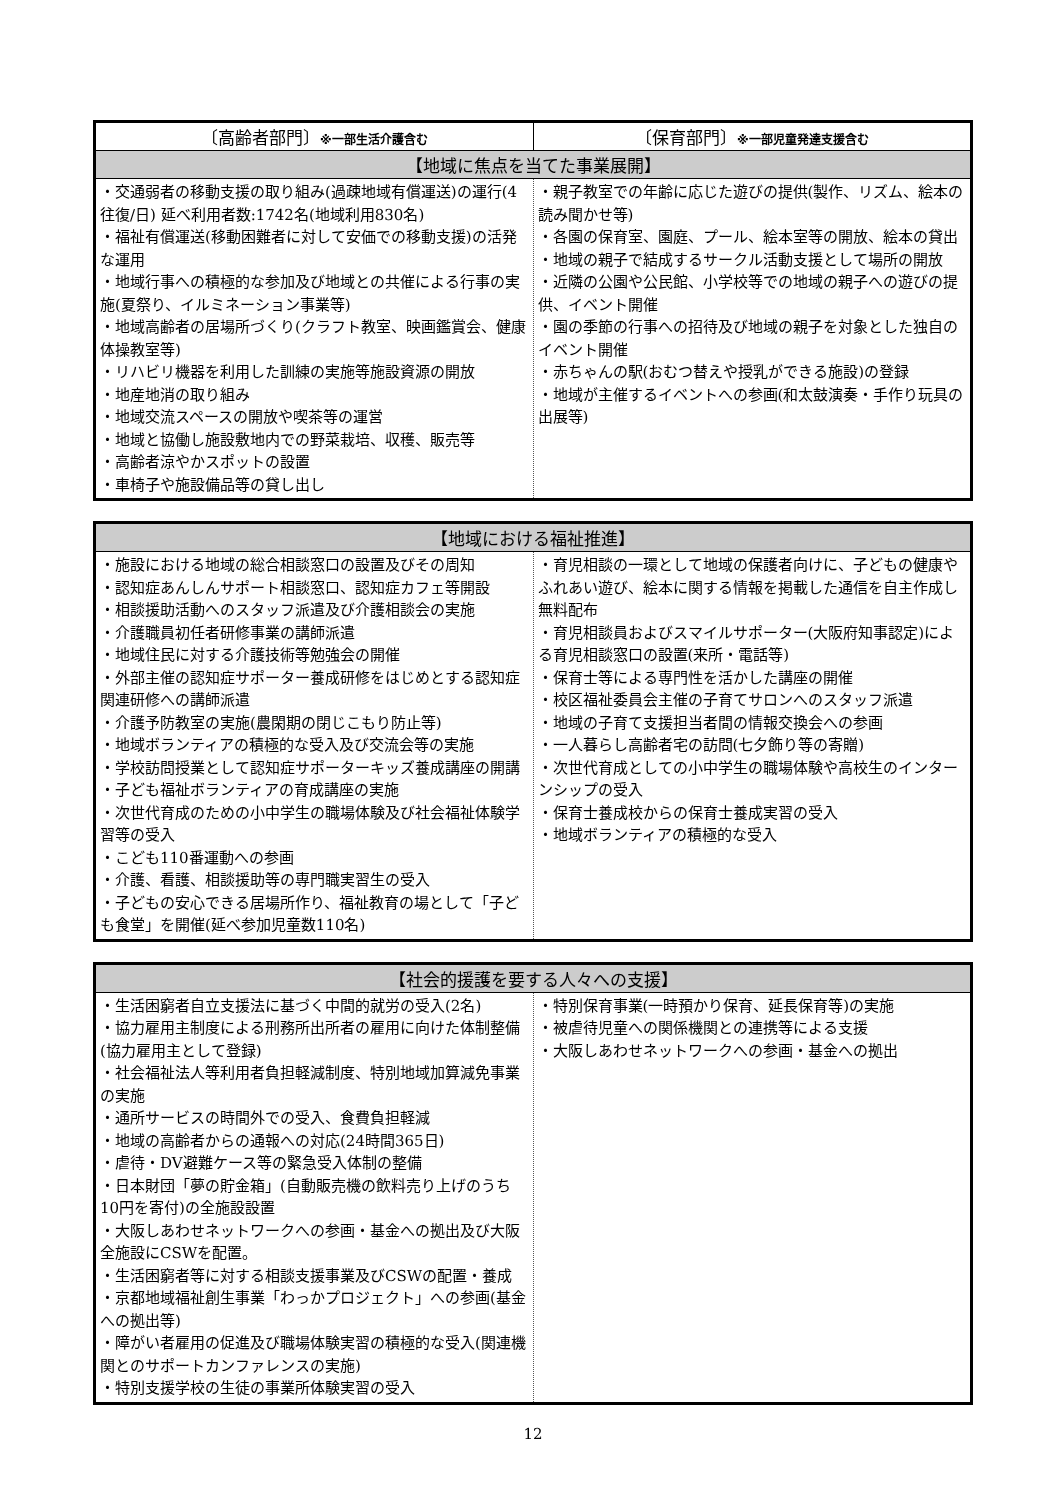| 〔高齢者部門〕 ※一部生活介護含む | 〔保育部門〕 ※一部児童発達支援含む |
| --- | --- |
| 【地域に焦点を当てた事業展開】 | |
| ・交通弱者の移動支援の取り組み(過疎地域有償運送)の運行(4往復/日) 延べ利用者数:1742名(地域利用830名) ・福祉有償運送(移動困難者に対して安価での移動支援)の活発な運用 ・地域行事への積極的な参加及び地域との共催による行事の実施(夏祭り、イルミネーション事業等) ・地域高齢者の居場所づくり(クラフト教室、映画鑑賞会、健康体操教室等) ・リハビリ機器を利用した訓練の実施等施設資源の開放 ・地産地消の取り組み ・地域交流スペースの開放や喫茶等の運営 ・地域と協働し施設敷地内での野菜栽培、収穫、販売等 ・高齢者涼やかスポットの設置 ・車椅子や施設備品等の貸し出し | ・親子教室での年齢に応じた遊びの提供(製作、リズム、絵本の読み聞かせ等) ・各園の保育室、園庭、プール、絵本室等の開放、絵本の貸出 ・地域の親子で結成するサークル活動支援として場所の開放 ・近隣の公園や公民館、小学校等での地域の親子への遊びの提供、イベント開催 ・園の季節の行事への招待及び地域の親子を対象とした独自のイベント開催 ・赤ちゃんの駅(おむつ替えや授乳ができる施設)の登録 ・地域が主催するイベントへの参画(和太鼓演奏・手作り玩具の出展等) |
| 【地域における福祉推進】 | |
| --- | --- |
| ・施設における地域の総合相談窓口の設置及びその周知 ・認知症あんしんサポート相談窓口、認知症カフェ等開設 ・相談援助活動へのスタッフ派遣及び介護相談会の実施 ・介護職員初任者研修事業の講師派遣 ・地域住民に対する介護技術等勉強会の開催 ・外部主催の認知症サポーター養成研修をはじめとする認知症関連研修への講師派遣 ・介護予防教室の実施(農閑期の閉じこもり防止等) ・地域ボランティアの積極的な受入及び交流会等の実施 ・学校訪問授業として認知症サポーターキッズ養成講座の開講 ・子ども福祉ボランティアの育成講座の実施 ・次世代育成のための小中学生の職場体験及び社会福祉体験学習等の受入 ・こども110番運動への参画 ・介護、看護、相談援助等の専門職実習生の受入 ・子どもの安心できる居場所作り、福祉教育の場として「子ども食堂」を開催(延べ参加児童数110名) | ・育児相談の一環として地域の保護者向けに、子どもの健康やふれあい遊び、絵本に関する情報を掲載した通信を自主作成し無料配布 ・育児相談員およびスマイルサポーター(大阪府知事認定)による育児相談窓口の設置(来所・電話等) ・保育士等による専門性を活かした講座の開催 ・校区福祉委員会主催の子育てサロンへのスタッフ派遣 ・地域の子育て支援担当者間の情報交換会への参画 ・一人暮らし高齢者宅の訪問(七夕飾り等の寄贈) ・次世代育成としての小中学生の職場体験や高校生のインターンシップの受入 ・保育士養成校からの保育士養成実習の受入 ・地域ボランティアの積極的な受入 |
| 【社会的援護を要する人々への支援】 | |
| --- | --- |
| ・生活困窮者自立支援法に基づく中間的就労の受入(2名) ・協力雇用主制度による刑務所出所者の雇用に向けた体制整備(協力雇用主として登録) ・社会福祉法人等利用者負担軽減制度、特別地域加算減免事業の実施 ・通所サービスの時間外での受入、食費負担軽減 ・地域の高齢者からの通報への対応(24時間365日) ・虐待・DV避難ケース等の緊急受入体制の整備 ・日本財団「夢の貯金箱」(自動販売機の飲料売り上げのうち10円を寄付)の全施設設置 ・大阪しあわせネットワークへの参画・基金への拠出及び大阪全施設にCSWを配置。 ・生活困窮者等に対する相談支援事業及びCSWの配置・養成 ・京都地域福祉創生事業「わっかプロジェクト」への参画(基金への拠出等) ・障がい者雇用の促進及び職場体験実習の積極的な受入(関連機関とのサポートカンファレンスの実施) ・特別支援学校の生徒の事業所体験実習の受入 | ・特別保育事業(一時預かり保育、延長保育等)の実施 ・被虐待児童への関係機関との連携等による支援 ・大阪しあわせネットワークへの参画・基金への拠出 |
12